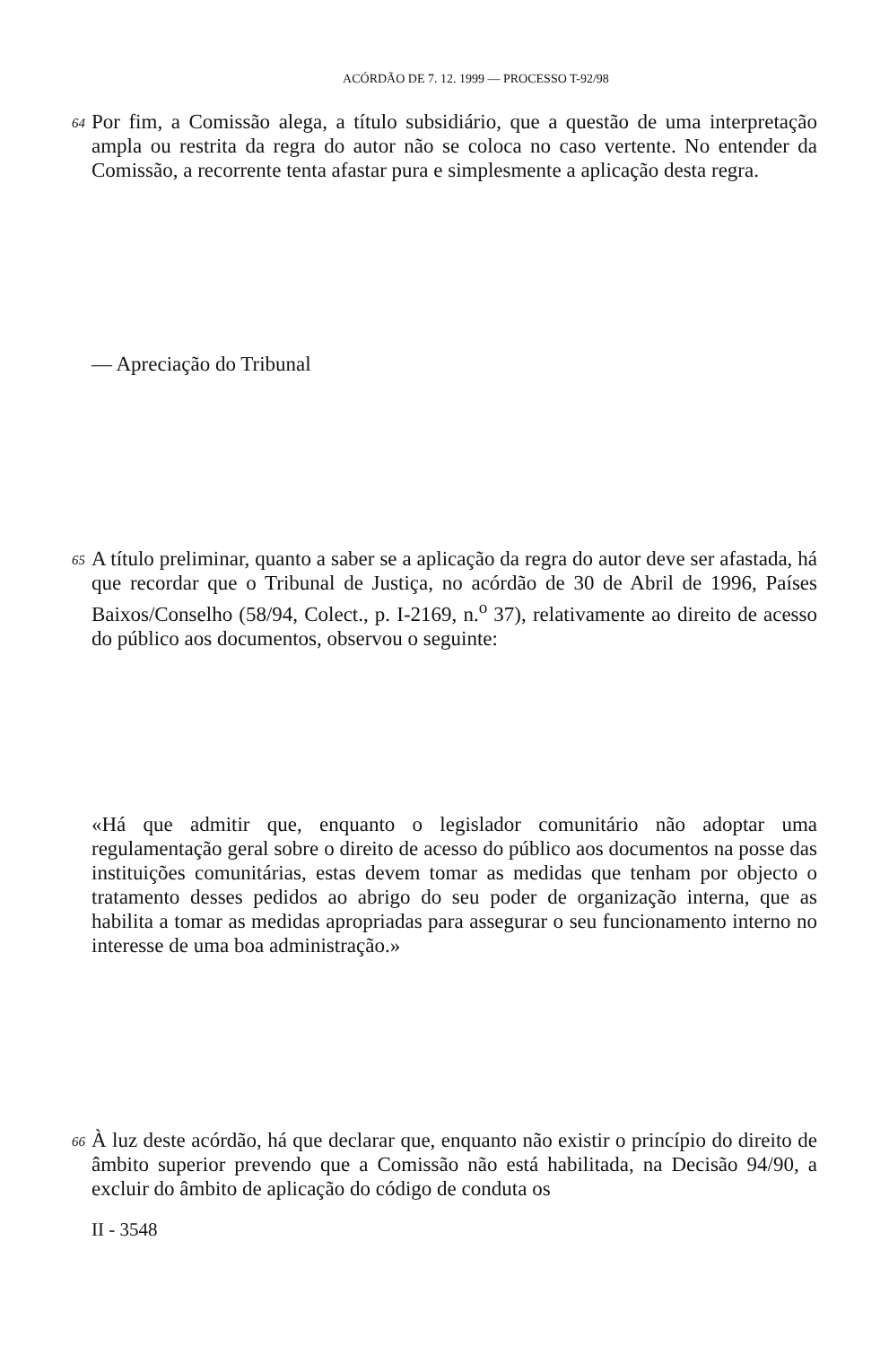ACÓRDÃO DE 7. 12. 1999 — PROCESSO T-92/98
64
Por fim, a Comissão alega, a título subsidiário, que a questão de uma interpretação ampla ou restrita da regra do autor não se coloca no caso vertente. No entender da Comissão, a recorrente tenta afastar pura e simplesmente a aplicação desta regra.
— Apreciação do Tribunal
65
A título preliminar, quanto a saber se a aplicação da regra do autor deve ser afastada, há que recordar que o Tribunal de Justiça, no acórdão de 30 de Abril de 1996, Países Baixos/Conselho (58/94, Colect., p. I-2169, n.<sup>o</sup> 37), relativamente ao direito de acesso do público aos documentos, observou o seguinte:
«Há que admitir que, enquanto o legislador comunitário não adoptar uma regulamentação geral sobre o direito de acesso do público aos documentos na posse das instituições comunitárias, estas devem tomar as medidas que tenham por objecto o tratamento desses pedidos ao abrigo do seu poder de organização interna, que as habilita a tomar as medidas apropriadas para assegurar o seu funcionamento interno no interesse de uma boa administração.»
66
À luz deste acórdão, há que declarar que, enquanto não existir o princípio do direito de âmbito superior prevendo que a Comissão não está habilitada, na Decisão 94/90, a excluir do âmbito de aplicação do código de conduta os
II - 3548